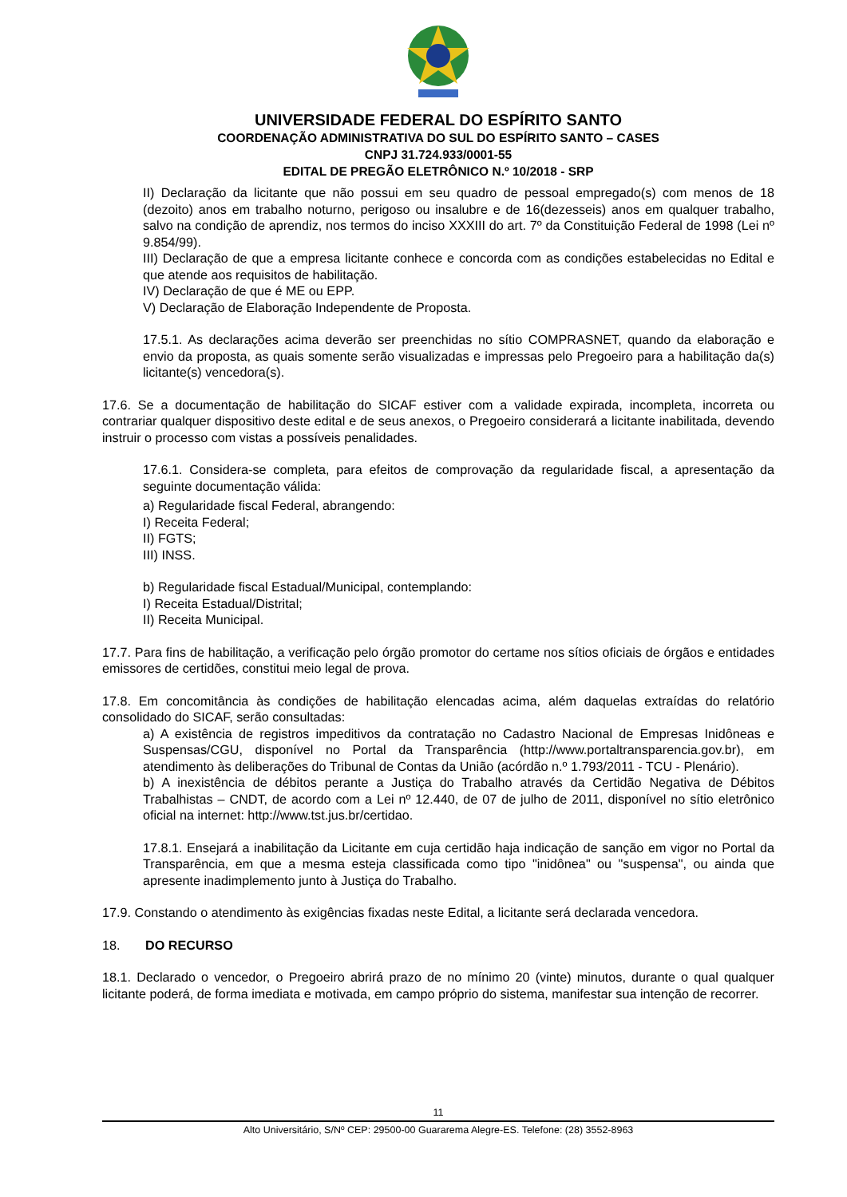UNIVERSIDADE FEDERAL DO ESPÍRITO SANTO
COORDENAÇÃO ADMINISTRATIVA DO SUL DO ESPÍRITO SANTO – CASES
CNPJ 31.724.933/0001-55
EDITAL DE PREGÃO ELETRÔNICO N.º 10/2018 - SRP
II) Declaração da licitante que não possui em seu quadro de pessoal empregado(s) com menos de 18 (dezoito) anos em trabalho noturno, perigoso ou insalubre e de 16(dezesseis) anos em qualquer trabalho, salvo na condição de aprendiz, nos termos do inciso XXXIII do art. 7º da Constituição Federal de 1998 (Lei nº 9.854/99).
III) Declaração de que a empresa licitante conhece e concorda com as condições estabelecidas no Edital e que atende aos requisitos de habilitação.
IV) Declaração de que é ME ou EPP.
V) Declaração de Elaboração Independente de Proposta.
17.5.1. As declarações acima deverão ser preenchidas no sítio COMPRASNET, quando da elaboração e envio da proposta, as quais somente serão visualizadas e impressas pelo Pregoeiro para a habilitação da(s) licitante(s) vencedora(s).
17.6. Se a documentação de habilitação do SICAF estiver com a validade expirada, incompleta, incorreta ou contrariar qualquer dispositivo deste edital e de seus anexos, o Pregoeiro considerará a licitante inabilitada, devendo instruir o processo com vistas a possíveis penalidades.
17.6.1. Considera-se completa, para efeitos de comprovação da regularidade fiscal, a apresentação da seguinte documentação válida:
a) Regularidade fiscal Federal, abrangendo:
I) Receita Federal;
II) FGTS;
III) INSS.
b) Regularidade fiscal Estadual/Municipal, contemplando:
I) Receita Estadual/Distrital;
II) Receita Municipal.
17.7. Para fins de habilitação, a verificação pelo órgão promotor do certame nos sítios oficiais de órgãos e entidades emissores de certidões, constitui meio legal de prova.
17.8. Em concomitância às condições de habilitação elencadas acima, além daquelas extraídas do relatório consolidado do SICAF, serão consultadas:
a) A existência de registros impeditivos da contratação no Cadastro Nacional de Empresas Inidôneas e Suspensas/CGU, disponível no Portal da Transparência (http://www.portaltransparencia.gov.br), em atendimento às deliberações do Tribunal de Contas da União (acórdão n.º 1.793/2011 - TCU - Plenário).
b) A inexistência de débitos perante a Justiça do Trabalho através da Certidão Negativa de Débitos Trabalhistas – CNDT, de acordo com a Lei nº 12.440, de 07 de julho de 2011, disponível no sítio eletrônico oficial na internet: http://www.tst.jus.br/certidao.
17.8.1. Ensejará a inabilitação da Licitante em cuja certidão haja indicação de sanção em vigor no Portal da Transparência, em que a mesma esteja classificada como tipo "inidônea" ou "suspensa", ou ainda que apresente inadimplemento junto à Justiça do Trabalho.
17.9. Constando o atendimento às exigências fixadas neste Edital, a licitante será declarada vencedora.
18. DO RECURSO
18.1. Declarado o vencedor, o Pregoeiro abrirá prazo de no mínimo 20 (vinte) minutos, durante o qual qualquer licitante poderá, de forma imediata e motivada, em campo próprio do sistema, manifestar sua intenção de recorrer.
11
Alto Universitário, S/Nº CEP: 29500-00 Guararema Alegre-ES. Telefone: (28) 3552-8963